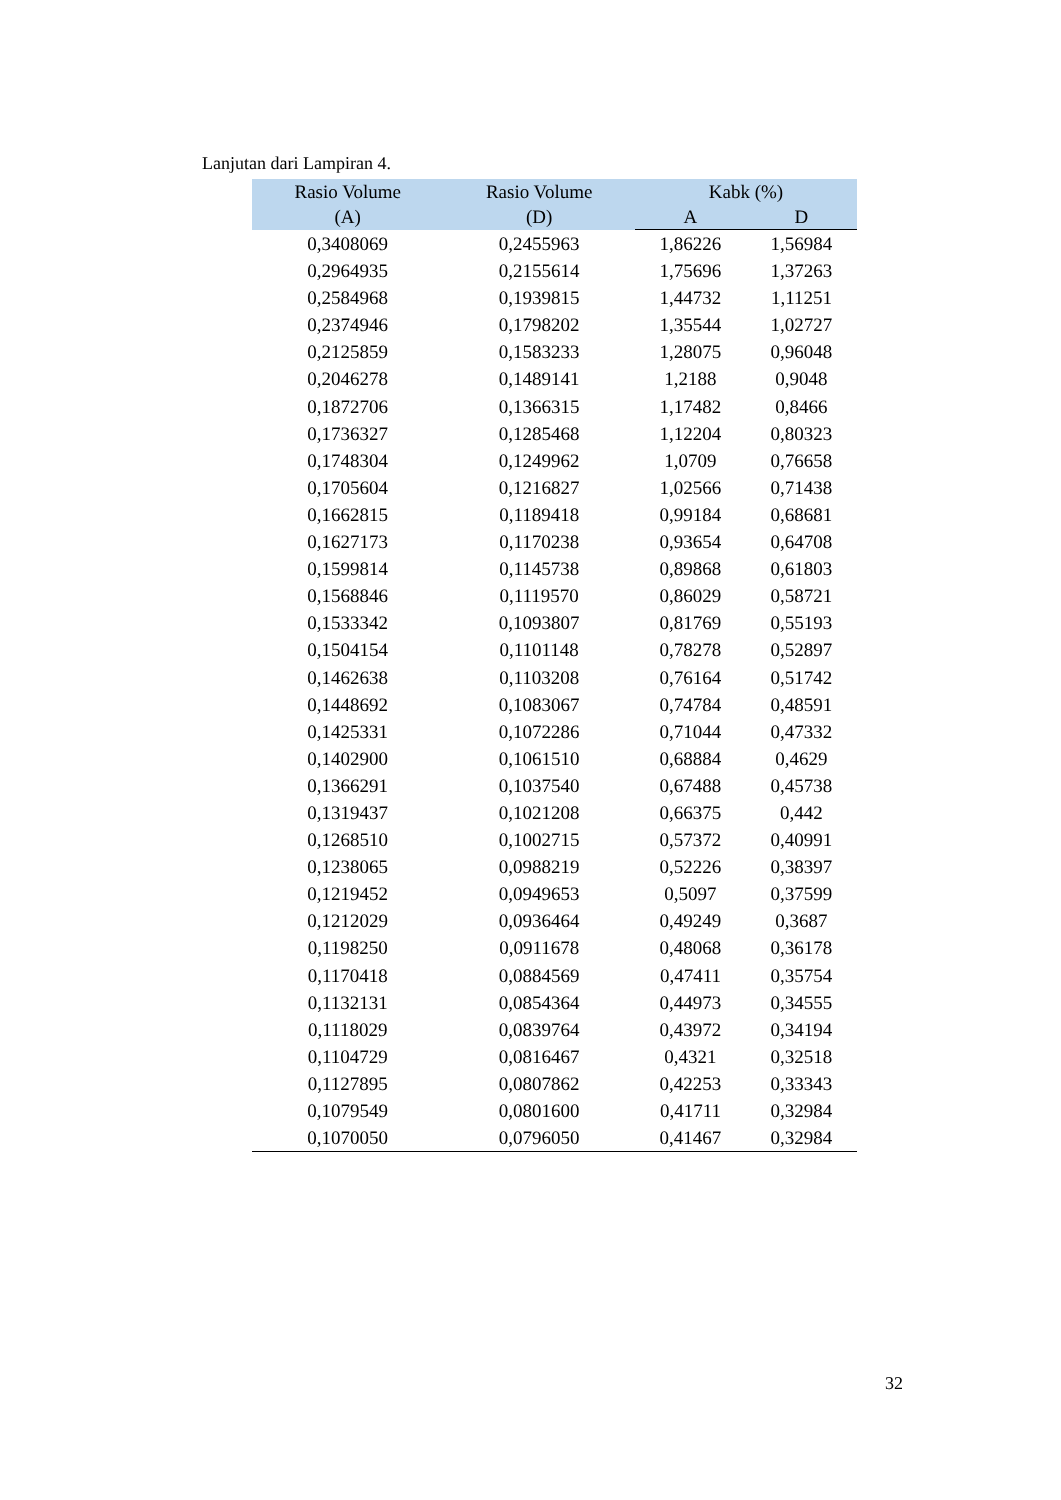Lanjutan dari Lampiran 4.
| Rasio Volume (A) | Rasio Volume (D) | Kabk (%) | |
| --- | --- | --- | --- |
| | | A | D |
| 0,3408069 | 0,2455963 | 1,86226 | 1,56984 |
| 0,2964935 | 0,2155614 | 1,75696 | 1,37263 |
| 0,2584968 | 0,1939815 | 1,44732 | 1,11251 |
| 0,2374946 | 0,1798202 | 1,35544 | 1,02727 |
| 0,2125859 | 0,1583233 | 1,28075 | 0,96048 |
| 0,2046278 | 0,1489141 | 1,2188 | 0,9048 |
| 0,1872706 | 0,1366315 | 1,17482 | 0,8466 |
| 0,1736327 | 0,1285468 | 1,12204 | 0,80323 |
| 0,1748304 | 0,1249962 | 1,0709 | 0,76658 |
| 0,1705604 | 0,1216827 | 1,02566 | 0,71438 |
| 0,1662815 | 0,1189418 | 0,99184 | 0,68681 |
| 0,1627173 | 0,1170238 | 0,93654 | 0,64708 |
| 0,1599814 | 0,1145738 | 0,89868 | 0,61803 |
| 0,1568846 | 0,1119570 | 0,86029 | 0,58721 |
| 0,1533342 | 0,1093807 | 0,81769 | 0,55193 |
| 0,1504154 | 0,1101148 | 0,78278 | 0,52897 |
| 0,1462638 | 0,1103208 | 0,76164 | 0,51742 |
| 0,1448692 | 0,1083067 | 0,74784 | 0,48591 |
| 0,1425331 | 0,1072286 | 0,71044 | 0,47332 |
| 0,1402900 | 0,1061510 | 0,68884 | 0,4629 |
| 0,1366291 | 0,1037540 | 0,67488 | 0,45738 |
| 0,1319437 | 0,1021208 | 0,66375 | 0,442 |
| 0,1268510 | 0,1002715 | 0,57372 | 0,40991 |
| 0,1238065 | 0,0988219 | 0,52226 | 0,38397 |
| 0,1219452 | 0,0949653 | 0,5097 | 0,37599 |
| 0,1212029 | 0,0936464 | 0,49249 | 0,3687 |
| 0,1198250 | 0,0911678 | 0,48068 | 0,36178 |
| 0,1170418 | 0,0884569 | 0,47411 | 0,35754 |
| 0,1132131 | 0,0854364 | 0,44973 | 0,34555 |
| 0,1118029 | 0,0839764 | 0,43972 | 0,34194 |
| 0,1104729 | 0,0816467 | 0,4321 | 0,32518 |
| 0,1127895 | 0,0807862 | 0,42253 | 0,33343 |
| 0,1079549 | 0,0801600 | 0,41711 | 0,32984 |
| 0,1070050 | 0,0796050 | 0,41467 | 0,32984 |
32